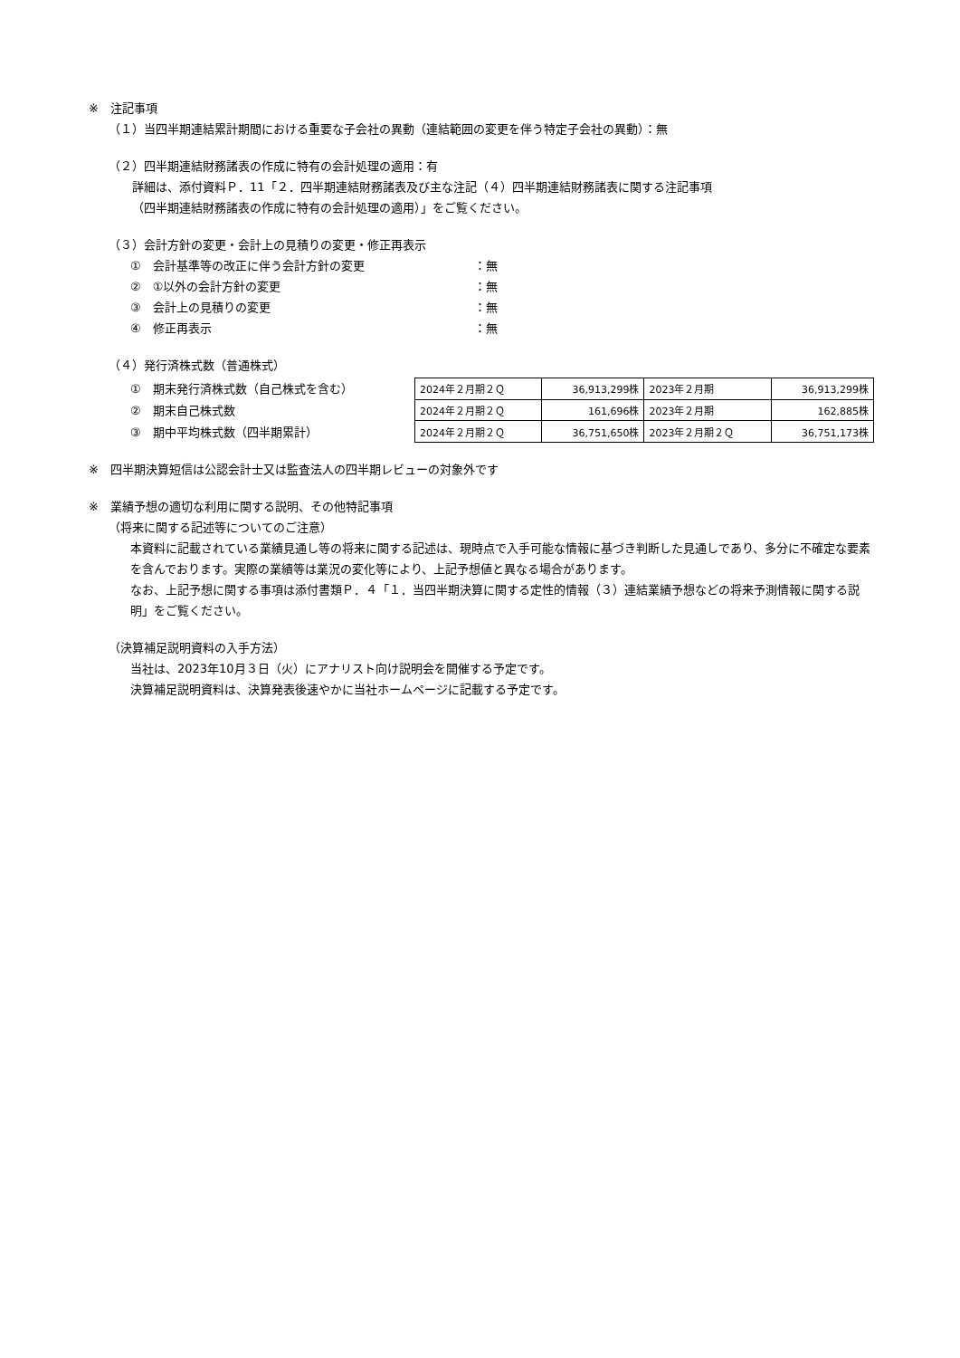※　注記事項
（１）当四半期連結累計期間における重要な子会社の異動（連結範囲の変更を伴う特定子会社の異動）：無
（２）四半期連結財務諸表の作成に特有の会計処理の適用：有
詳細は、添付資料Ｐ．11「２．四半期連結財務諸表及び主な注記（４）四半期連結財務諸表に関する注記事項
（四半期連結財務諸表の作成に特有の会計処理の適用）」をご覧ください。
（３）会計方針の変更・会計上の見積りの変更・修正再表示
①　会計基準等の改正に伴う会計方針の変更 ：無
②　①以外の会計方針の変更 ：無
③　会計上の見積りの変更 ：無
④　修正再表示 ：無
（４）発行済株式数（普通株式）
①　期末発行済株式数（自己株式を含む）
②　期末自己株式数
③　期中平均株式数（四半期累計）
| 2024年２月期２Ｑ | 36,913,299株 | 2023年２月期 | 36,913,299株 |
| 2024年２月期２Ｑ | 161,696株 | 2023年２月期 | 162,885株 |
| 2024年２月期２Ｑ | 36,751,650株 | 2023年２月期２Ｑ | 36,751,173株 |
※　四半期決算短信は公認会計士又は監査法人の四半期レビューの対象外です
※　業績予想の適切な利用に関する説明、その他特記事項
（将来に関する記述等についてのご注意）
本資料に記載されている業績見通し等の将来に関する記述は、現時点で入手可能な情報に基づき判断した見通しであり、多分に不確定な要素を含んでおります。実際の業績等は業況の変化等により、上記予想値と異なる場合があります。
なお、上記予想に関する事項は添付書類Ｐ．４「１．当四半期決算に関する定性的情報（３）連結業績予想などの将来予測情報に関する説明」をご覧ください。
（決算補足説明資料の入手方法）
当社は、2023年10月３日（火）にアナリスト向け説明会を開催する予定です。
決算補足説明資料は、決算発表後速やかに当社ホームページに記載する予定です。